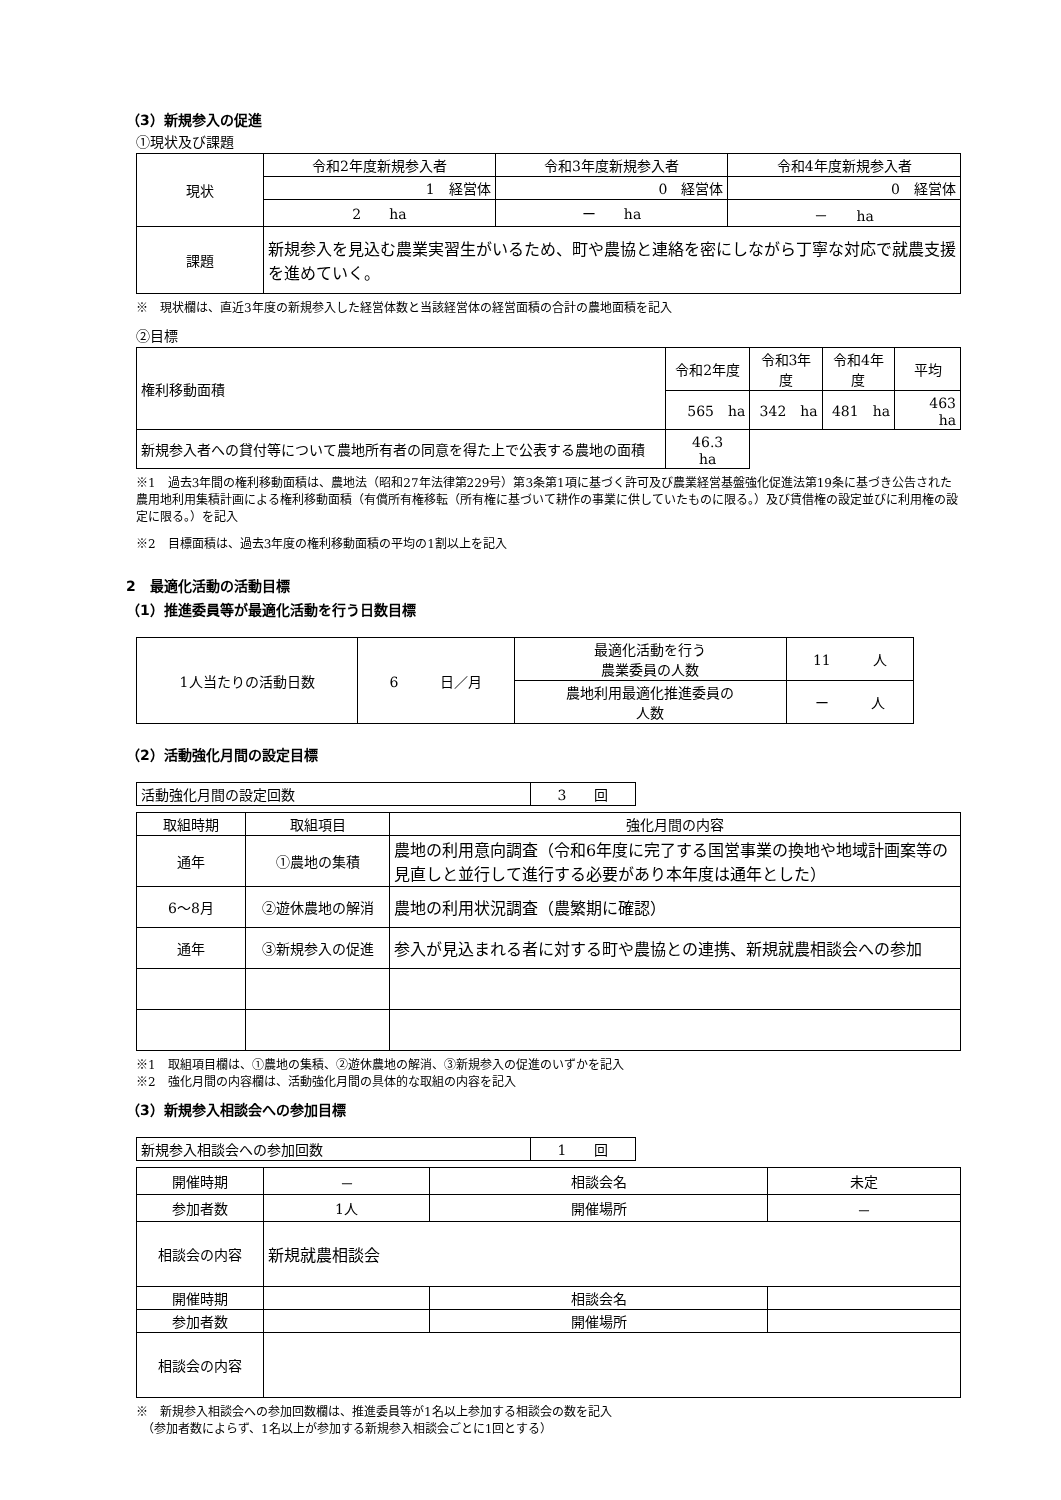（3）新規参入の促進
①現状及び課題
| 現状 | 令和2年度新規参入者 | 令和3年度新規参入者 | 令和4年度新規参入者 |
| | 1 経営体 | 0 経営体 | 0 経営体 |
| | 2 ha | ー ha | － ha |
| 課題 | 新規参入を見込む農業実習生がいるため、町や農協と連絡を密にしながら丁寧な対応で就農支援を進めていく。 | | |
※　現状欄は、直近3年度の新規参入した経営体数と当該経営体の経営面積の合計の農地面積を記入
②目標
| 権利移動面積 | | 令和2年度 | 令和3年度 | 令和4年度 | 平均 |
| | | 565 ha | 342 ha | 481 ha | 463 ha |
| 新規参入者への貸付等について農地所有者の同意を得た上で公表する農地の面積 | 46.3 ha | | | | |
※1　過去3年間の権利移動面積は、農地法（昭和27年法律第229号）第3条第1項に基づく許可及び農業経営基盤強化促進法第19条に基づき公告された農用地利用集積計画による権利移動面積（有償所有権移転（所有権に基づいて耕作の事業に供していたものに限る。）及び賃借権の設定並びに利用権の設定に限る。）を記入
※2　目標面積は、過去3年度の権利移動面積の平均の1割以上を記入
2　最適化活動の活動目標
（1）推進委員等が最適化活動を行う日数目標
| 1人当たりの活動日数 | 6 日／月 | 最適化活動を行う 農業委員の人数 | 11 人 |
| | | 農地利用最適化推進委員の 人数 | ー 人 |
（2）活動強化月間の設定目標
| 活動強化月間の設定回数 | 3 回 |
| 取組時期 | 取組項目 | 強化月間の内容 |
| 通年 | ①農地の集積 | 農地の利用意向調査（令和6年度に完了する国営事業の換地や地域計画案等の見直しと並行して進行する必要があり本年度は通年とした） |
| 6～8月 | ②遊休農地の解消 | 農地の利用状況調査（農繁期に確認） |
| 通年 | ③新規参入の促進 | 参入が見込まれる者に対する町や農協との連携、新規就農相談会への参加 |
※1　取組項目欄は、①農地の集積、②遊休農地の解消、③新規参入の促進のいずかを記入
※2　強化月間の内容欄は、活動強化月間の具体的な取組の内容を記入
（3）新規参入相談会への参加目標
| 新規参入相談会への参加回数 | 1 回 |
| 開催時期 | － | 相談会名 | 未定 |
| 参加者数 | 1人 | 開催場所 | － |
| 相談会の内容 | 新規就農相談会 | | |
| 開催時期 | | 相談会名 | |
| 参加者数 | | 開催場所 | |
| 相談会の内容 | | | |
※　新規参入相談会への参加回数欄は、推進委員等が1名以上参加する相談会の数を記入
　（参加者数によらず、1名以上が参加する新規参入相談会ごとに1回とする）